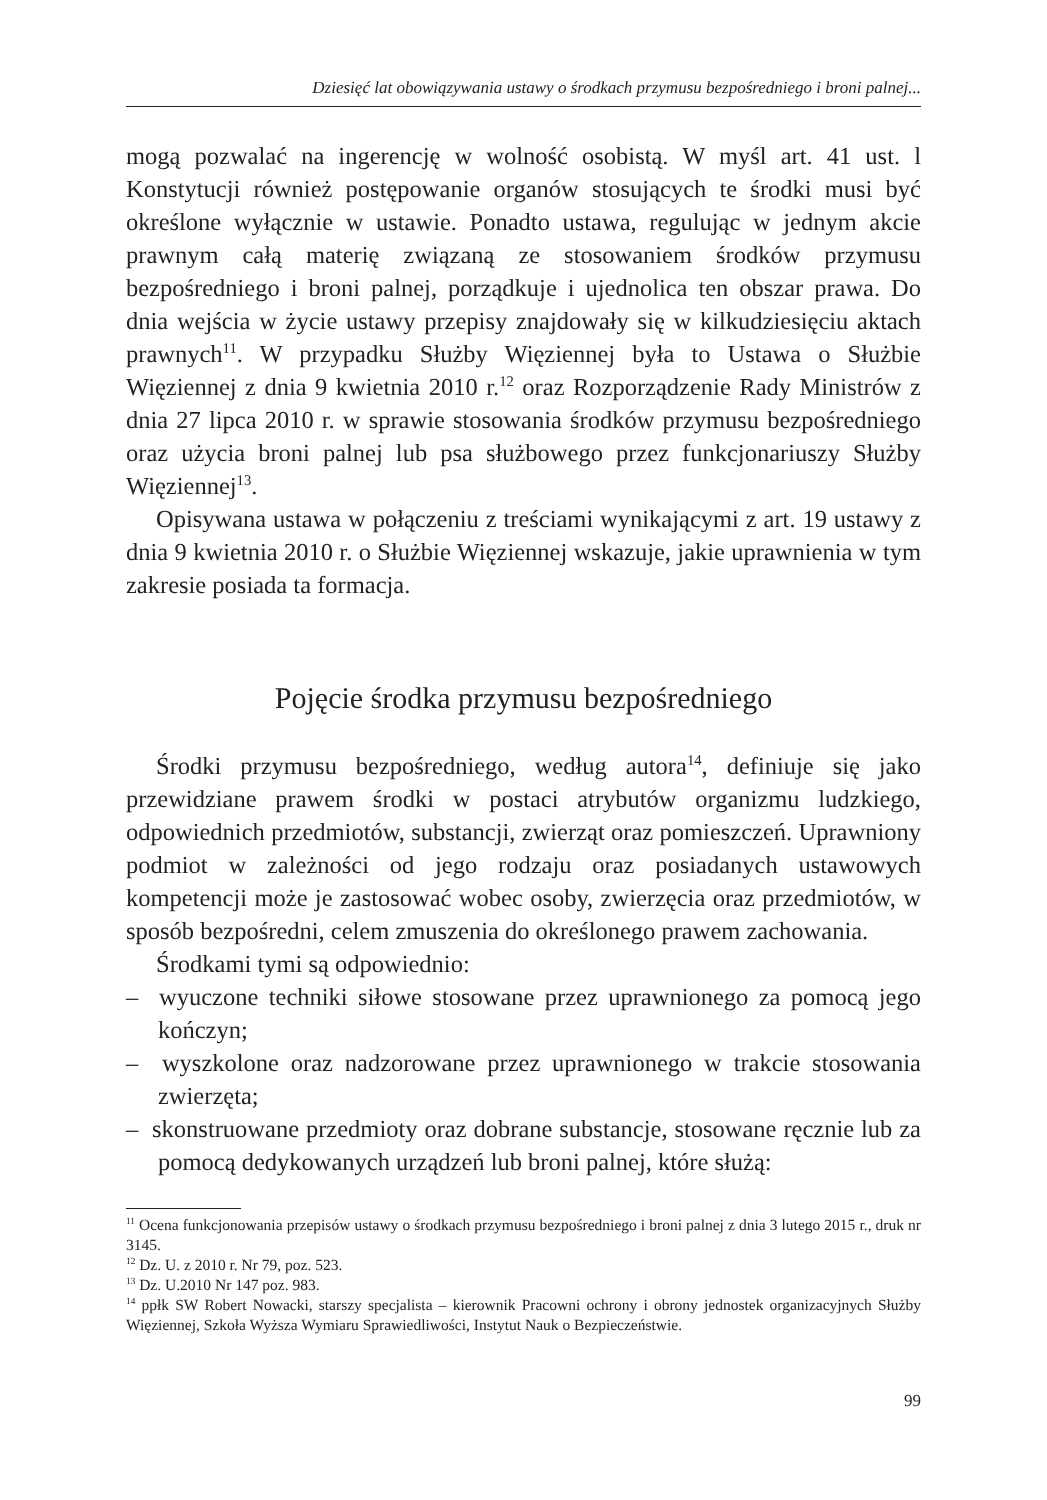Dziesięć lat obowiązywania ustawy o środkach przymusu bezpośredniego i broni palnej...
mogą pozwalać na ingerencję w wolność osobistą. W myśl art. 41 ust. l Konstytucji również postępowanie organów stosujących te środki musi być określone wyłącznie w ustawie. Ponadto ustawa, regulując w jednym akcie prawnym całą materię związaną ze stosowaniem środków przymusu bezpośredniego i broni palnej, porządkuje i ujednolica ten obszar prawa. Do dnia wejścia w życie ustawy przepisy znajdowały się w kilkudziesięciu aktach prawnych<sup>11</sup>. W przypadku Służby Więziennej była to Ustawa o Służbie Więziennej z dnia 9 kwietnia 2010 r.<sup>12</sup> oraz Rozporządzenie Rady Ministrów z dnia 27 lipca 2010 r. w sprawie stosowania środków przymusu bezpośredniego oraz użycia broni palnej lub psa służbowego przez funkcjonariuszy Służby Więziennej<sup>13</sup>.
Opisywana ustawa w połączeniu z treściami wynikającymi z art. 19 ustawy z dnia 9 kwietnia 2010 r. o Służbie Więziennej wskazuje, jakie uprawnienia w tym zakresie posiada ta formacja.
Pojęcie środka przymusu bezpośredniego
Środki przymusu bezpośredniego, według autora<sup>14</sup>, definiuje się jako przewidziane prawem środki w postaci atrybutów organizmu ludzkiego, odpowiednich przedmiotów, substancji, zwierząt oraz pomieszczeń. Uprawniony podmiot w zależności od jego rodzaju oraz posiadanych ustawowych kompetencji może je zastosować wobec osoby, zwierzęcia oraz przedmiotów, w sposób bezpośredni, celem zmuszenia do określonego prawem zachowania.
Środkami tymi są odpowiednio:
– wyuczone techniki siłowe stosowane przez uprawnionego za pomocą jego kończyn;
– wyszkolone oraz nadzorowane przez uprawnionego w trakcie stosowania zwierzęta;
– skonstruowane przedmioty oraz dobrane substancje, stosowane ręcznie lub za pomocą dedykowanych urządzeń lub broni palnej, które służą:
<sup>11</sup> Ocena funkcjonowania przepisów ustawy o środkach przymusu bezpośredniego i broni palnej z dnia 3 lutego 2015 r., druk nr 3145.
<sup>12</sup> Dz. U. z 2010 r. Nr 79, poz. 523.
<sup>13</sup> Dz. U.2010 Nr 147 poz. 983.
<sup>14</sup> ppłk SW Robert Nowacki, starszy specjalista – kierownik Pracowni ochrony i obrony jednostek organizacyjnych Służby Więziennej, Szkoła Wyższa Wymiaru Sprawiedliwości, Instytut Nauk o Bezpieczeństwie.
99